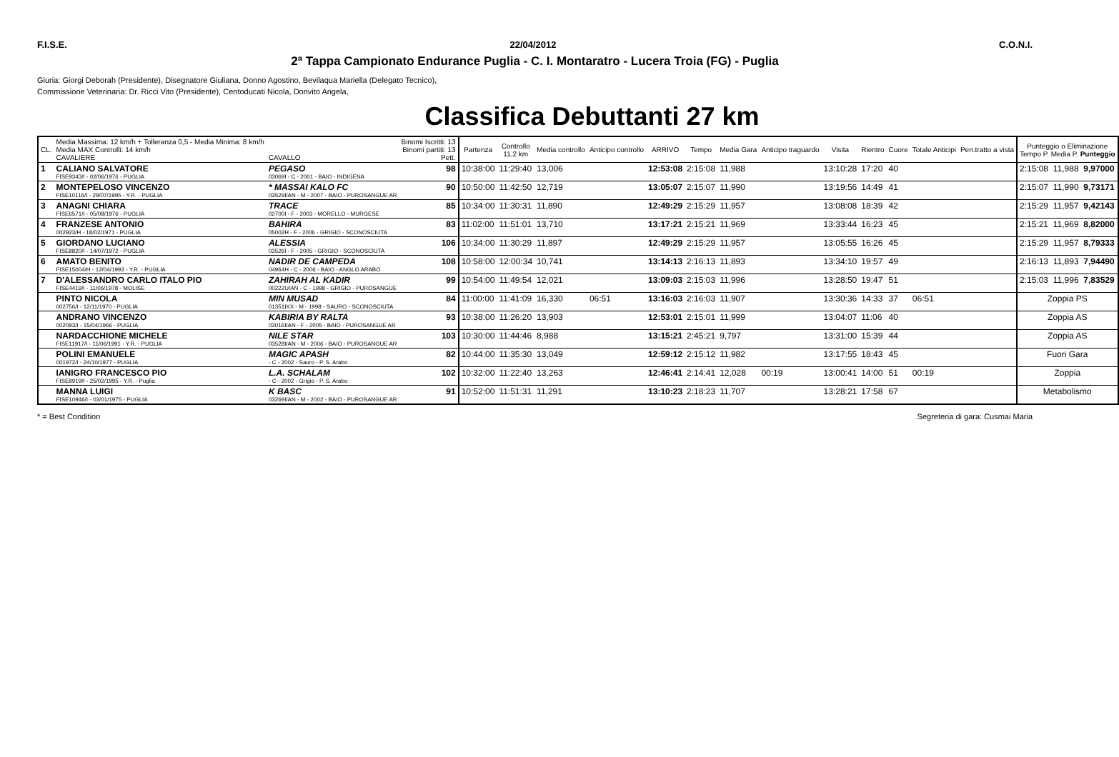F.I.S.E. 22/04/2012 C.O.N.I.
2ª Tappa Campionato Endurance Puglia - C. I. Montaratro - Lucera Troia (FG) - Puglia
Giuria: Giorgi Deborah (Presidente), Disegnatore Giuliana, Donno Agostino, Bevilaqua Mariella (Delegato Tecnico),
Commissione Veterinaria: Dr. Ricci Vito (Presidente), Centoducati Nicola, Donvito Angela,
Classifica Debuttanti 27 km
| CL. | Media Massima: 12 km/h + Tolleranza 0,5 - Media Minima: 8 km/h Media MAX Controlli: 14 km/h CAVALIERE | CAVALLO | Binomi Iscritti: 13 Binomi partiti: 13 Pett. | Partenza | Controllo 11,2 km | Media controllo | Anticipo controllo | ARRIVO | Tempo | Media Gara | Anticipo traguardo | Visita | Rientro | Cuore | Totale Anticipi | Pen.tratto a vista | Punteggio o Eliminazione Tempo P. Media P. Punteggio | | |
| --- | --- | --- | --- | --- | --- | --- | --- | --- | --- | --- | --- | --- | --- | --- | --- | --- | --- | --- | --- |
| 1 | CALIANO SALVATORE FISE9343/I - 02/06/1976 - PUGLIA | PEGASO 03069I - C - 2001 - BAIO - INDIGENA | 98 | 10:38:00 | 11:29:40 | 13,006 | | 12:53:08 | 2:15:08 | 11,988 | | 13:10:28 | 17:20 | 40 | | | 2:15:08 | 11,988 | 9,97000 |
| 2 | MONTEPELOSO VINCENZO FISE10116/I - 29/07/1995 - Y.R. - PUGLIA | * MASSAI KALO FC 03529I/AN - M - 2007 - BAIO - PUROSANGUE AR | 90 | 10:50:00 | 11:42:50 | 12,719 | | 13:05:07 | 2:15:07 | 11,990 | | 13:19:56 | 14:49 | 41 | | | 2:15:07 | 11,990 | 9,73171 |
| 3 | ANAGNI CHIARA FISE6571/I - 05/08/1976 - PUGLIA | TRACE 02700I - F - 2003 - MORELLO - MURGESE | 85 | 10:34:00 | 11:30:31 | 11,890 | | 12:49:29 | 2:15:29 | 11,957 | | 13:08:08 | 18:39 | 42 | | | 2:15:29 | 11,957 | 9,42143 |
| 4 | FRANZESE ANTONIO 002923/H - 18/02/1971 - PUGLIA | BAHIRA 05002H - F - 2006 - GRIGIO - SCONOSCIUTA | 83 | 11:02:00 | 11:51:01 | 13,710 | | 13:17:21 | 2:15:21 | 11,969 | | 13:33:44 | 16:23 | 45 | | | 2:15:21 | 11,969 | 8,82000 |
| 5 | GIORDANO LUCIANO FISE8820/I - 14/07/1972 - PUGLIA | ALESSIA 03526I - F - 2005 - GRIGIO - SCONOSCIUTA | 106 | 10:34:00 | 11:30:29 | 11,897 | | 12:49:29 | 2:15:29 | 11,957 | | 13:05:55 | 16:26 | 45 | | | 2:15:29 | 11,957 | 8,79333 |
| 6 | AMATO BENITO FISE15004/H - 12/04/1993 - Y.R. - PUGLIA | NADIR DE CAMPEDA 04964H - C - 2006 - BAIO - ANGLO ARABO | 108 | 10:58:00 | 12:00:34 | 10,741 | | 13:14:13 | 2:16:13 | 11,893 | | 13:34:10 | 19:57 | 49 | | | 2:16:13 | 11,893 | 7,94490 |
| 7 | D'ALESSANDRO CARLO ITALO PIO FISE4419/I - 11/06/1978 - MOLISE | ZAHIRAH AL KADIR 00222U/AN - C - 1998 - GRIGIO - PUROSANGUE | 99 | 10:54:00 | 11:49:54 | 12,021 | | 13:09:03 | 2:15:03 | 11,996 | | 13:28:50 | 19:47 | 51 | | | 2:15:03 | 11,996 | 7,83529 |
| | PINTO NICOLA 002756/I - 12/11/1970 - PUGLIA | MIN MUSAD 01351IXX - M - 1998 - SAURO - SCONOSCIUTA | 84 | 11:00:00 | 11:41:09 | 16,330 | 06:51 | 13:16:03 | 2:16:03 | 11,907 | | 13:30:36 | 14:33 | 37 | 06:51 | | Zoppia PS | | |
| | ANDRANO VINCENZO 002093/I - 15/04/1966 - PUGLIA | KABIRIA BY RALTA 03016I/AN - F - 2005 - BAIO - PUROSANGUE AR | 93 | 10:38:00 | 11:26:20 | 13,903 | | 12:53:01 | 2:15:01 | 11,999 | | 13:04:07 | 11:06 | 40 | | | Zoppia AS | | |
| | NARDACCHIONE MICHELE FISE11917/I - 11/06/1991 - Y.R. - PUGLIA | NILE STAR 03528I/AN - M - 2006 - BAIO - PUROSANGUE AR | 103 | 10:30:00 | 11:44:46 | 8,988 | | 13:15:21 | 2:45:21 | 9,797 | | 13:31:00 | 15:39 | 44 | | | Zoppia AS | | |
| | POLINI EMANUELE 001972/I - 24/10/1977 - PUGLIA | MAGIC APASH - C - 2002 - Sauro - P. S. Arabo | 82 | 10:44:00 | 11:35:30 | 13,049 | | 12:59:12 | 2:15:12 | 11,982 | | 13:17:55 | 18:43 | 45 | | | Fuori Gara | | |
| | IANIGRO FRANCESCO PIO FISE8919/I - 25/02/1995 - Y.R. - Puglia | L.A. SCHALAM - C - 2002 - Grigio - P. S. Arabo | 102 | 10:32:00 | 11:22:40 | 13,263 | | 12:46:41 | 2:14:41 | 12,028 | 00:19 | 13:00:41 | 14:00 | 51 | 00:19 | | Zoppia | | |
| | MANNA LUIGI FISE10946/I - 03/01/1975 - PUGLIA | K BASC 03269I/AN - M - 2002 - BAIO - PUROSANGUE AR | 91 | 10:52:00 | 11:51:31 | 11,291 | | 13:10:23 | 2:18:23 | 11,707 | | 13:28:21 | 17:58 | 67 | | | Metabolismo | | |
* = Best Condition Segreteria di gara: Cusmai Maria